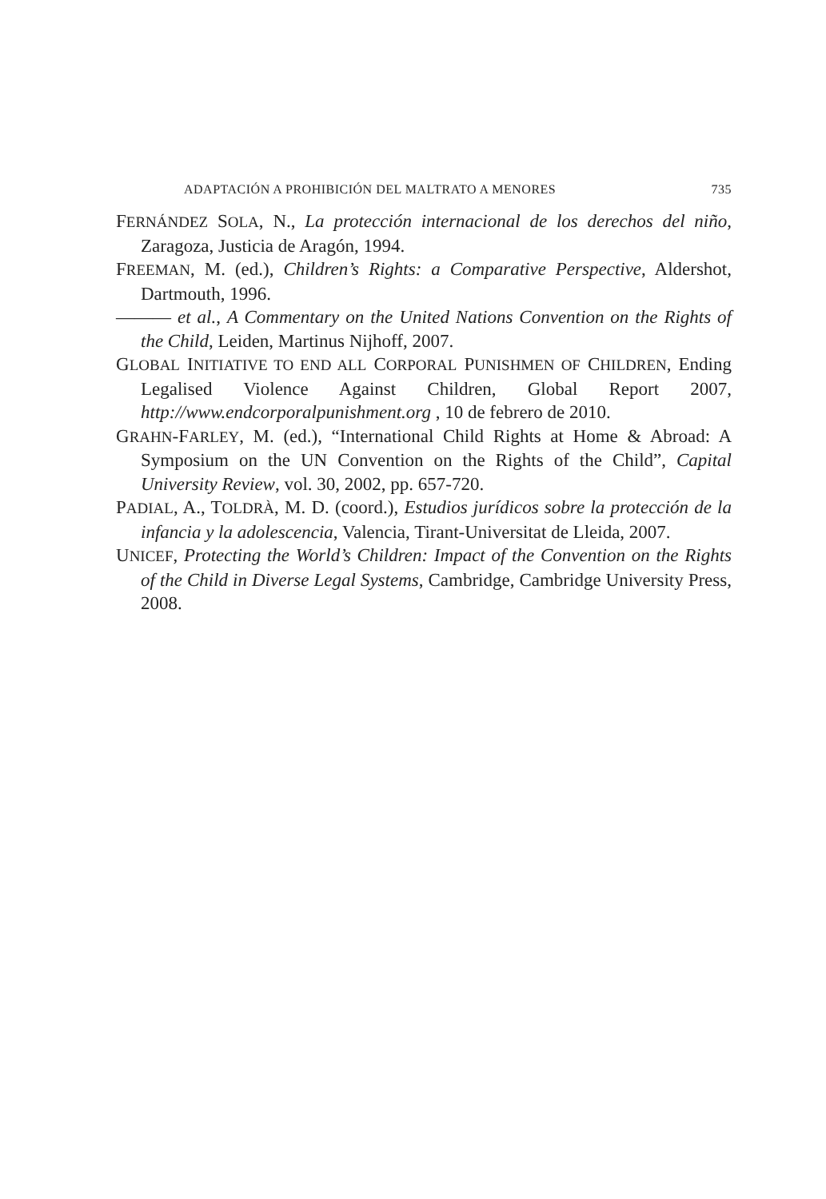ADAPTACIÓN A PROHIBICIÓN DEL MALTRATO A MENORES 735
FERNÁNDEZ SOLA, N., La protección internacional de los derechos del niño, Zaragoza, Justicia de Aragón, 1994.
FREEMAN, M. (ed.), Children’s Rights: a Comparative Perspective, Aldershot, Dartmouth, 1996.
——— et al., A Commentary on the United Nations Convention on the Rights of the Child, Leiden, Martinus Nijhoff, 2007.
GLOBAL INITIATIVE TO END ALL CORPORAL PUNISHMEN OF CHILDREN, Ending Legalised Violence Against Children, Global Report 2007, http://www.endcorporalpunishment.org , 10 de febrero de 2010.
GRAHN-FARLEY, M. (ed.), “International Child Rights at Home & Abroad: A Symposium on the UN Convention on the Rights of the Child”, Capital University Review, vol. 30, 2002, pp. 657-720.
PADIAL, A., TOLDRÀ, M. D. (coord.), Estudios jurídicos sobre la protección de la infancia y la adolescencia, Valencia, Tirant-Universitat de Lleida, 2007.
UNICEF, Protecting the World’s Children: Impact of the Convention on the Rights of the Child in Diverse Legal Systems, Cambridge, Cambridge University Press, 2008.